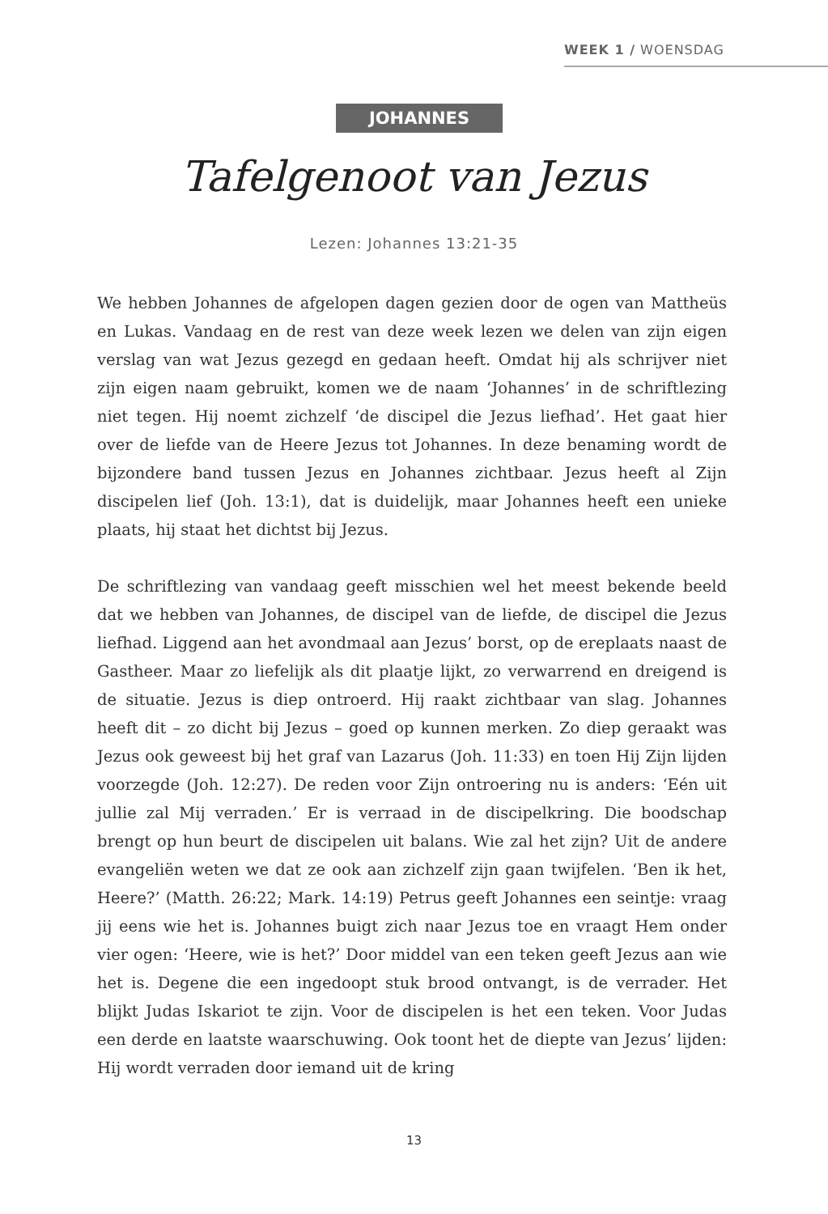WEEK 1 / WOENSDAG
JOHANNES
Tafelgenoot van Jezus
Lezen: Johannes 13:21-35
We hebben Johannes de afgelopen dagen gezien door de ogen van Mattheüs en Lukas. Vandaag en de rest van deze week lezen we delen van zijn eigen verslag van wat Jezus gezegd en gedaan heeft. Omdat hij als schrijver niet zijn eigen naam gebruikt, komen we de naam ‘Johannes’ in de schriftlezing niet tegen. Hij noemt zichzelf ‘de discipel die Jezus liefhad’. Het gaat hier over de liefde van de Heere Jezus tot Johannes. In deze benaming wordt de bijzondere band tussen Jezus en Johannes zichtbaar. Jezus heeft al Zijn discipelen lief (Joh. 13:1), dat is duidelijk, maar Johannes heeft een unieke plaats, hij staat het dichtst bij Jezus.
De schriftlezing van vandaag geeft misschien wel het meest bekende beeld dat we hebben van Johannes, de discipel van de liefde, de discipel die Jezus liefhad. Liggend aan het avondmaal aan Jezus’ borst, op de ereplaats naast de Gastheer. Maar zo liefelijk als dit plaatje lijkt, zo verwarrend en dreigend is de situatie. Jezus is diep ontroerd. Hij raakt zichtbaar van slag. Johannes heeft dit – zo dicht bij Jezus – goed op kunnen merken. Zo diep geraakt was Jezus ook geweest bij het graf van Lazarus (Joh. 11:33) en toen Hij Zijn lijden voorzegde (Joh. 12:27). De reden voor Zijn ontroering nu is anders: ‘Eén uit jullie zal Mij verraden.’ Er is verraad in de discipelkring. Die boodschap brengt op hun beurt de discipelen uit balans. Wie zal het zijn? Uit de andere evangeliën weten we dat ze ook aan zichzelf zijn gaan twijfelen. ‘Ben ik het, Heere?’ (Matth. 26:22; Mark. 14:19) Petrus geeft Johannes een seintje: vraag jij eens wie het is. Johannes buigt zich naar Jezus toe en vraagt Hem onder vier ogen: ‘Heere, wie is het?’ Door middel van een teken geeft Jezus aan wie het is. Degene die een ingedoopt stuk brood ontvangt, is de verrader. Het blijkt Judas Iskariot te zijn. Voor de discipelen is het een teken. Voor Judas een derde en laatste waarschuwing. Ook toont het de diepte van Jezus’ lijden: Hij wordt verraden door iemand uit de kring
13